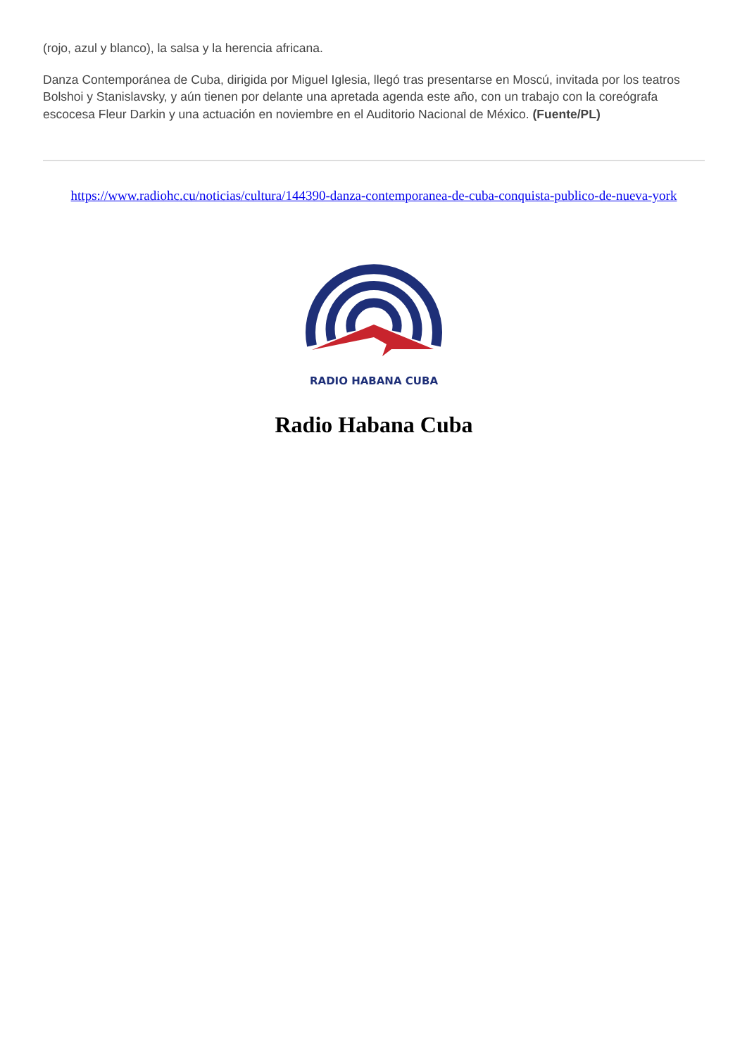(rojo, azul y blanco), la salsa y la herencia africana.
Danza Contemporánea de Cuba, dirigida por Miguel Iglesia, llegó tras presentarse en Moscú, invitada por los teatros Bolshoi y Stanislavsky, y aún tienen por delante una apretada agenda este año, con un trabajo con la coreógrafa escocesa Fleur Darkin y una actuación en noviembre en el Auditorio Nacional de México. (Fuente/PL)
https://www.radiohc.cu/noticias/cultura/144390-danza-contemporanea-de-cuba-conquista-publico-de-nueva-york
RADIO HABANA CUBA
Radio Habana Cuba